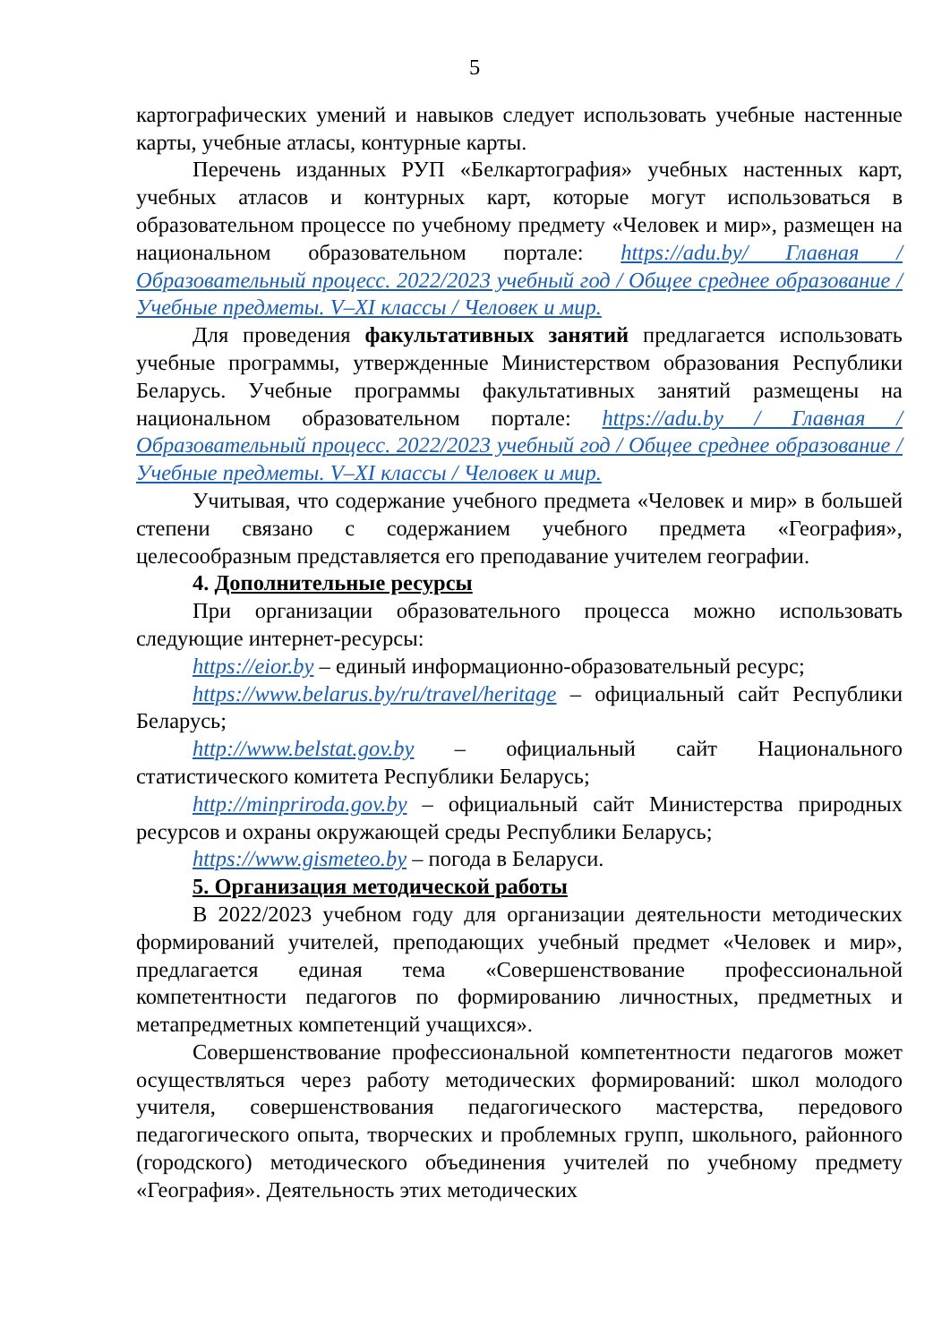5
картографических умений и навыков следует использовать учебные настенные карты, учебные атласы, контурные карты.
Перечень изданных РУП «Белкартография» учебных настенных карт, учебных атласов и контурных карт, которые могут использоваться в образовательном процессе по учебному предмету «Человек и мир», размещен на национальном образовательном портале: https://adu.by/ Главная / Образовательный процесс. 2022/2023 учебный год / Общее среднее образование / Учебные предметы. V–XI классы / Человек и мир.
Для проведения факультативных занятий предлагается использовать учебные программы, утвержденные Министерством образования Республики Беларусь. Учебные программы факультативных занятий размещены на национальном образовательном портале: https://adu.by / Главная / Образовательный процесс. 2022/2023 учебный год / Общее среднее образование / Учебные предметы. V–XI классы / Человек и мир.
Учитывая, что содержание учебного предмета «Человек и мир» в большей степени связано с содержанием учебного предмета «География», целесообразным представляется его преподавание учителем географии.
4. Дополнительные ресурсы
При организации образовательного процесса можно использовать следующие интернет-ресурсы:
https://eior.by – единый информационно-образовательный ресурс;
https://www.belarus.by/ru/travel/heritage – официальный сайт Республики Беларусь;
http://www.belstat.gov.by – официальный сайт Национального статистического комитета Республики Беларусь;
http://minpriroda.gov.by – официальный сайт Министерства природных ресурсов и охраны окружающей среды Республики Беларусь;
https://www.gismeteo.by – погода в Беларуси.
5. Организация методической работы
В 2022/2023 учебном году для организации деятельности методических формирований учителей, преподающих учебный предмет «Человек и мир», предлагается единая тема «Совершенствование профессиональной компетентности педагогов по формированию личностных, предметных и метапредметных компетенций учащихся».
Совершенствование профессиональной компетентности педагогов может осуществляться через работу методических формирований: школ молодого учителя, совершенствования педагогического мастерства, передового педагогического опыта, творческих и проблемных групп, школьного, районного (городского) методического объединения учителей по учебному предмету «География». Деятельность этих методических